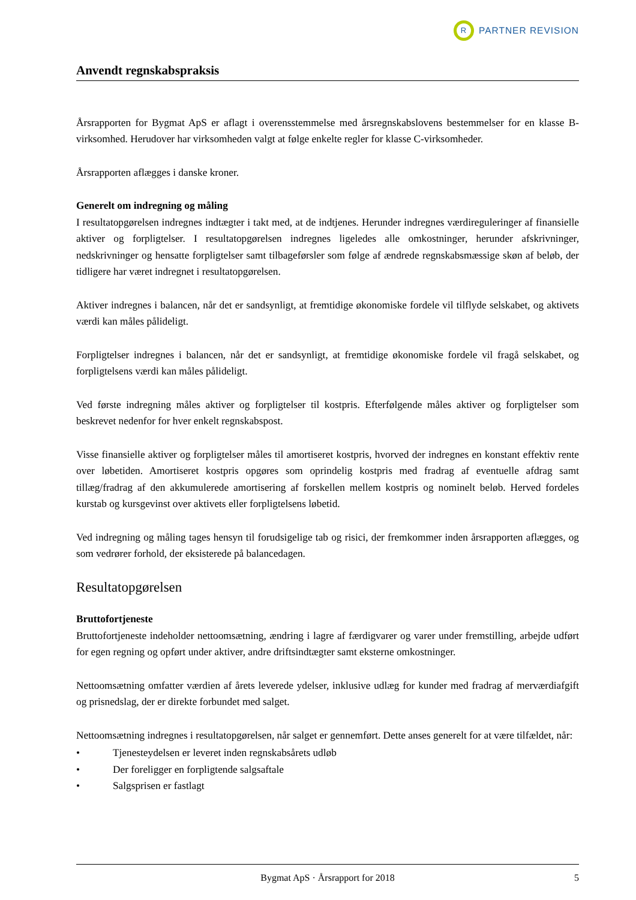R
PARTNER REVISION
Anvendt regnskabspraksis
Årsrapporten for Bygmat ApS er aflagt i overensstemmelse med årsregnskabslovens bestemmelser for en klasse B-virksomhed. Herudover har virksomheden valgt at følge enkelte regler for klasse C-virksomheder.
Årsrapporten aflægges i danske kroner.
Generelt om indregning og måling
I resultatopgørelsen indregnes indtægter i takt med, at de indtjenes. Herunder indregnes værdireguleringer af finansielle aktiver og forpligtelser. I resultatopgørelsen indregnes ligeledes alle omkostninger, herunder afskrivninger, nedskrivninger og hensatte forpligtelser samt tilbageførsler som følge af ændrede regnskabsmæssige skøn af beløb, der tidligere har været indregnet i resultatopgørelsen.
Aktiver indregnes i balancen, når det er sandsynligt, at fremtidige økonomiske fordele vil tilflyde selskabet, og aktivets værdi kan måles pålideligt.
Forpligtelser indregnes i balancen, når det er sandsynligt, at fremtidige økonomiske fordele vil fragå selskabet, og forpligtelsens værdi kan måles pålideligt.
Ved første indregning måles aktiver og forpligtelser til kostpris. Efterfølgende måles aktiver og forpligtelser som beskrevet nedenfor for hver enkelt regnskabspost.
Visse finansielle aktiver og forpligtelser måles til amortiseret kostpris, hvorved der indregnes en konstant effektiv rente over løbetiden. Amortiseret kostpris opgøres som oprindelig kostpris med fradrag af eventuelle afdrag samt tillæg/fradrag af den akkumulerede amortisering af forskellen mellem kostpris og nominelt beløb. Herved fordeles kurstab og kursgevinst over aktivets eller forpligtelsens løbetid.
Ved indregning og måling tages hensyn til forudsigelige tab og risici, der fremkommer inden årsrapporten aflægges, og som vedrører forhold, der eksisterede på balancedagen.
Resultatopgørelsen
Bruttofortjeneste
Bruttofortjeneste indeholder nettoomsætning, ændring i lagre af færdigvarer og varer under fremstilling, arbejde udført for egen regning og opført under aktiver, andre driftsindtægter samt eksterne omkostninger.
Nettoomsætning omfatter værdien af årets leverede ydelser, inklusive udlæg for kunder med fradrag af merværdiafgift og prisnedslag, der er direkte forbundet med salget.
Nettoomsætning indregnes i resultatopgørelsen, når salget er gennemført. Dette anses generelt for at være tilfældet, når:
• Tjenesteydelsen er leveret inden regnskabsårets udløb
• Der foreligger en forpligtende salgsaftale
• Salgsprisen er fastlagt
Bygmat ApS · Årsrapport for 2018 5